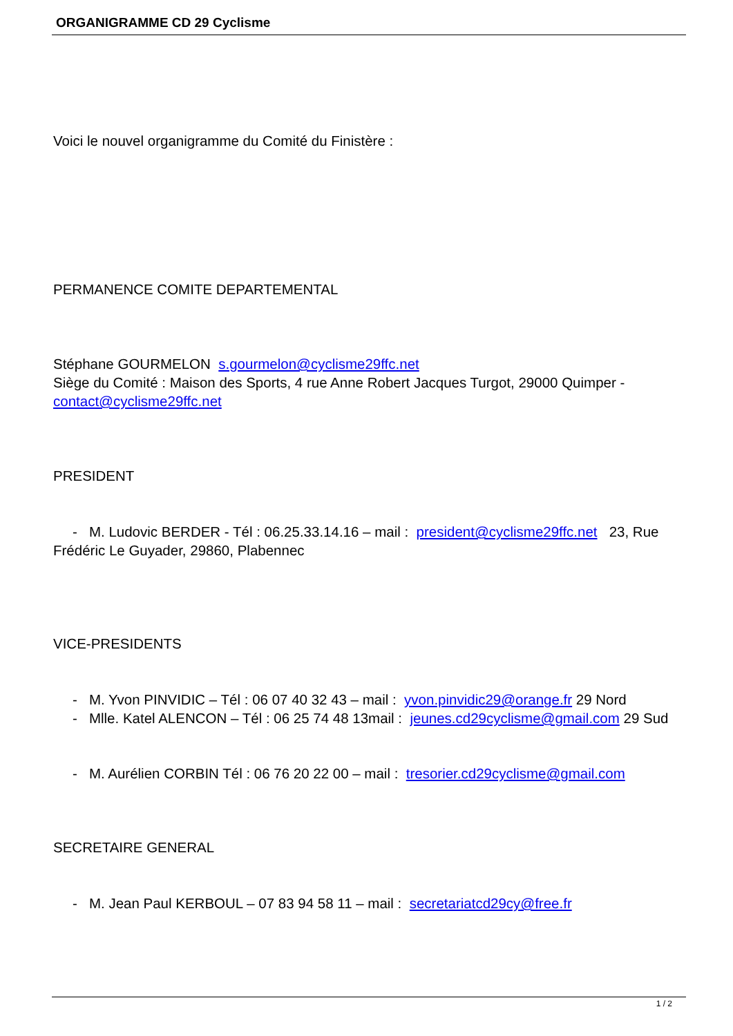ORGANIGRAMME CD 29 Cyclisme
Voici le nouvel organigramme du Comité du Finistère :
PERMANENCE COMITE DEPARTEMENTAL
Stéphane GOURMELON s.gourmelon@cyclisme29ffc.net
Siège du Comité : Maison des Sports, 4 rue Anne Robert Jacques Turgot, 29000 Quimper - contact@cyclisme29ffc.net
PRESIDENT
- M. Ludovic BERDER - Tél : 06.25.33.14.16 – mail : president@cyclisme29ffc.net 23, Rue Frédéric Le Guyader, 29860, Plabennec
VICE-PRESIDENTS
- M. Yvon PINVIDIC – Tél : 06 07 40 32 43 – mail : yvon.pinvidic29@orange.fr 29 Nord
- Mlle. Katel ALENCON – Tél : 06 25 74 48 13mail : jeunes.cd29cyclisme@gmail.com 29 Sud
- M. Aurélien CORBIN Tél : 06 76 20 22 00 – mail : tresorier.cd29cyclisme@gmail.com
SECRETAIRE GENERAL
- M. Jean Paul KERBOUL – 07 83 94 58 11 – mail : secretariatcd29cy@free.fr
1 / 2